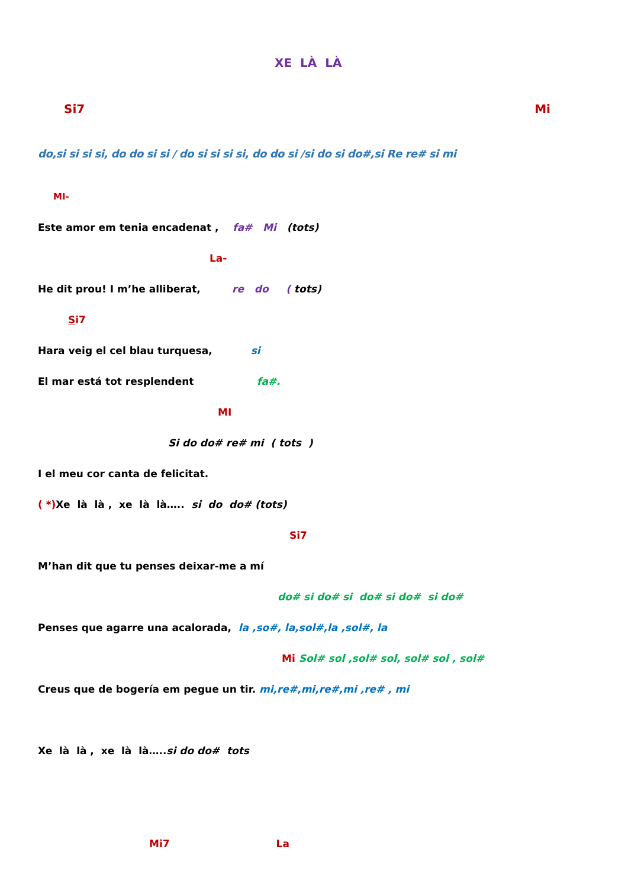XE LÀ LÀ
Si7 Mi
do,si si si si, do do si si / do si si si si, do do si /si do si do#,si Re re# si mi
MI-
Este amor em tenia encadenat , fa# Mi (tots)
La-
He dit prou! I m’he alliberat, re do ( tots)
Si7
Hara veig el cel blau turquesa, si
El mar está tot resplendent fa#.
MI
Si do do# re# mi ( tots )
I el meu cor canta de felicitat.
( *) Xe là là , xe là là….. si do do# (tots)
Si7
M’han dit que tu penses deixar-me a mí
do# si do# si do# si do# si do#
Penses que agarre una acalorada, la ,so#, la,sol#,la ,sol#, la
Mi Sol# sol ,sol# sol, sol# sol , sol#
Creus que de bogería em pegue un tir. mi,re#,mi,re#,mi ,re# , mi
Xe là là , xe là là…..si do do# tots
Mi7 La